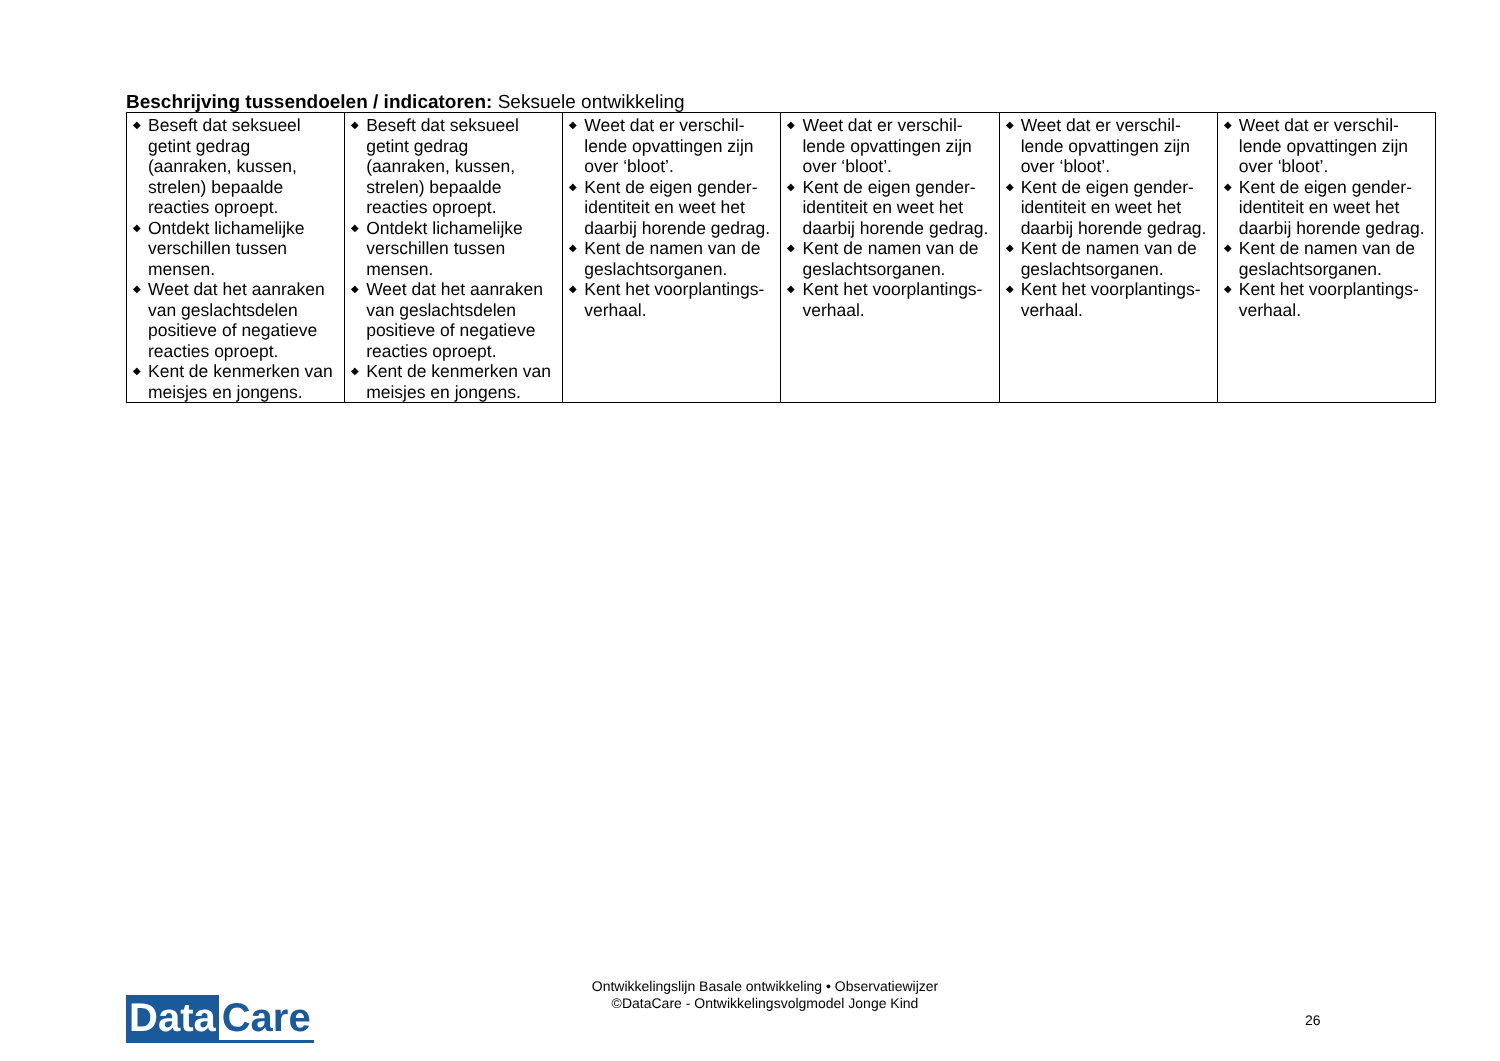Beschrijving tussendoelen / indicatoren: Seksuele ontwikkeling
| ◆ Beseft dat seksueel getint gedrag (aanraken, kussen, strelen) bepaalde reacties oproept. ◆ Ontdekt lichamelijke verschillen tussen mensen. ◆ Weet dat het aanraken van geslachtsdelen positieve of negatieve reacties oproept. ◆ Kent de kenmerken van meisjes en jongens. | ◆ Beseft dat seksueel getint gedrag (aanraken, kussen, strelen) bepaalde reacties oproept. ◆ Ontdekt lichamelijke verschillen tussen mensen. ◆ Weet dat het aanraken van geslachtsdelen positieve of negatieve reacties oproept. ◆ Kent de kenmerken van meisjes en jongens. | ◆ Weet dat er verschil-lende opvattingen zijn over ‘bloot’. ◆ Kent de eigen gender-identiteit en weet het daarbij horende gedrag. ◆ Kent de namen van de geslachtsorganen. ◆ Kent het voorplantings-verhaal. | ◆ Weet dat er verschil-lende opvattingen zijn over ‘bloot’. ◆ Kent de eigen gender-identiteit en weet het daarbij horende gedrag. ◆ Kent de namen van de geslachtsorganen. ◆ Kent het voorplantings-verhaal. | ◆ Weet dat er verschil-lende opvattingen zijn over ‘bloot’. ◆ Kent de eigen gender-identiteit en weet het daarbij horende gedrag. ◆ Kent de namen van de geslachtsorganen. ◆ Kent het voorplantings-verhaal. | ◆ Weet dat er verschil-lende opvattingen zijn over ‘bloot’. ◆ Kent de eigen gender-identiteit en weet het daarbij horende gedrag. ◆ Kent de namen van de geslachtsorganen. ◆ Kent het voorplantings-verhaal. |
Ontwikkelingslijn Basale ontwikkeling • Observatiewijzer
©DataCare - Ontwikkelingsvolgmodel Jonge Kind
Data Care 26